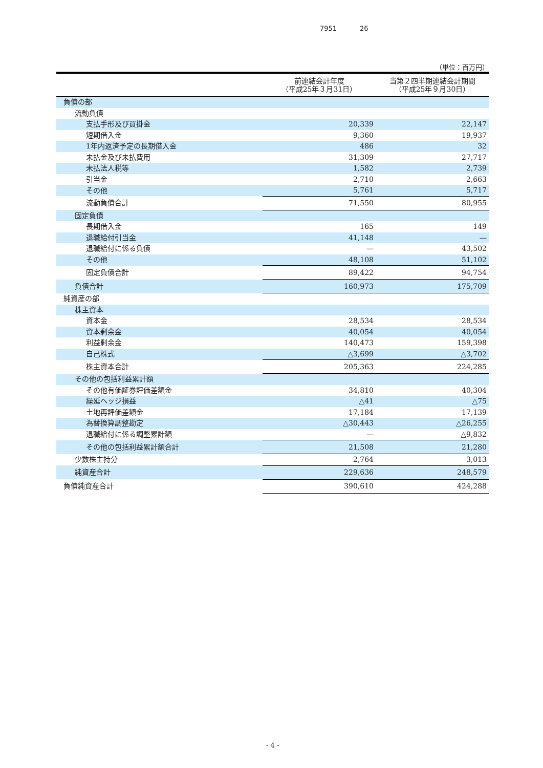7951 26
（単位：百万円）
| | 前連結会計年度 （平成25年３月31日） | 当第２四半期連結会計期間 （平成25年９月30日） |
| --- | --- | --- |
| 負債の部 | | |
| 流動負債 | | |
| 支払手形及び買掛金 | 20,339 | 22,147 |
| 短期借入金 | 9,360 | 19,937 |
| 1年内返済予定の長期借入金 | 486 | 32 |
| 未払金及び未払費用 | 31,309 | 27,717 |
| 未払法人税等 | 1,582 | 2,739 |
| 引当金 | 2,710 | 2,663 |
| その他 | 5,761 | 5,717 |
| 流動負債合計 | 71,550 | 80,955 |
| 固定負債 | | |
| 長期借入金 | 165 | 149 |
| 退職給付引当金 | 41,148 | — |
| 退職給付に係る負債 | — | 43,502 |
| その他 | 48,108 | 51,102 |
| 固定負債合計 | 89,422 | 94,754 |
| 負債合計 | 160,973 | 175,709 |
| 純資産の部 | | |
| 株主資本 | | |
| 資本金 | 28,534 | 28,534 |
| 資本剰余金 | 40,054 | 40,054 |
| 利益剰余金 | 140,473 | 159,398 |
| 自己株式 | △3,699 | △3,702 |
| 株主資本合計 | 205,363 | 224,285 |
| その他の包括利益累計額 | | |
| その他有価証券評価差額金 | 34,810 | 40,304 |
| 繰延ヘッジ損益 | △41 | △75 |
| 土地再評価差額金 | 17,184 | 17,139 |
| 為替換算調整勘定 | △30,443 | △26,255 |
| 退職給付に係る調整累計額 | — | △9,832 |
| その他の包括利益累計額合計 | 21,508 | 21,280 |
| 少数株主持分 | 2,764 | 3,013 |
| 純資産合計 | 229,636 | 248,579 |
| 負債純資産合計 | 390,610 | 424,288 |
- 4 -